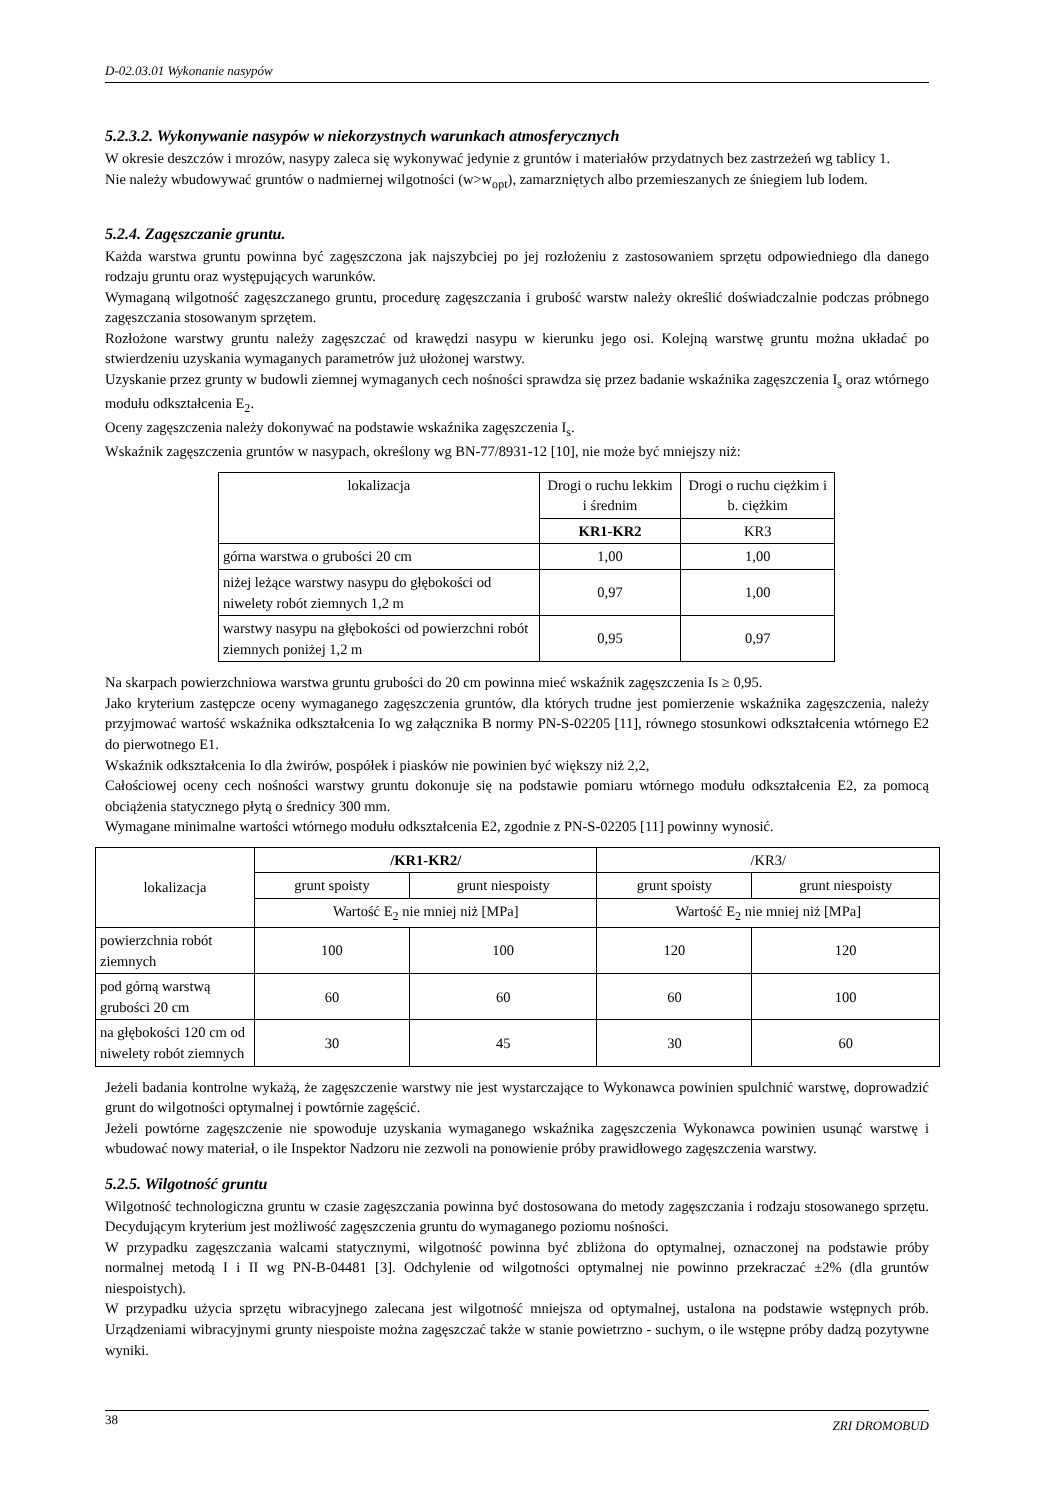D-02.03.01 Wykonanie nasypów
5.2.3.2. Wykonywanie nasypów w niekorzystnych warunkach atmosferycznych
W okresie deszczów i mrozów, nasypy zaleca się wykonywać jedynie z gruntów i materiałów przydatnych bez zastrzeżeń wg tablicy 1.
Nie należy wbudowywać gruntów o nadmiernej wilgotności (w>w<sub>opt</sub>), zamarzniętych albo przemieszanych ze śniegiem lub lodem.
5.2.4. Zagęszczanie gruntu.
Każda warstwa gruntu powinna być zagęszczona jak najszybciej po jej rozłożeniu z zastosowaniem sprzętu odpowiedniego dla danego rodzaju gruntu oraz występujących warunków.
Wymaganą wilgotność zagęszczanego gruntu, procedurę zagęszczania i grubość warstw należy określić doświadczalnie podczas próbnego zagęszczania stosowanym sprzętem.
Rozłożone warstwy gruntu należy zagęszczać od krawędzi nasypu w kierunku jego osi. Kolejną warstwę gruntu można układać po stwierdzeniu uzyskania wymaganych parametrów już ułożonej warstwy.
Uzyskanie przez grunty w budowli ziemnej wymaganych cech nośności sprawdza się przez badanie wskaźnika zagęszczenia I<sub>s</sub> oraz wtórnego modułu odkształcenia E<sub>2</sub>.
Oceny zagęszczenia należy dokonywać na podstawie wskaźnika zagęszczenia I<sub>s</sub>.
Wskaźnik zagęszczenia gruntów w nasypach, określony wg BN-77/8931-12 [10], nie może być mniejszy niż:
| lokalizacja | Drogi o ruchu lekkim i średnim | Drogi o ruchu ciężkim i b. ciężkim |
| --- | --- | --- |
| | KR1-KR2 | KR3 |
| górna warstwa o grubości 20 cm | 1,00 | 1,00 |
| niżej leżące warstwy nasypu do głębokości od niwelety robót ziemnych 1,2 m | 0,97 | 1,00 |
| warstwy nasypu na głębokości od powierzchni robót ziemnych poniżej 1,2 m | 0,95 | 0,97 |
Na skarpach powierzchniowa warstwa gruntu grubości do 20 cm powinna mieć wskaźnik zagęszczenia Is ≥ 0,95.
Jako kryterium zastępcze oceny wymaganego zagęszczenia gruntów, dla których trudne jest pomierzenie wskaźnika zagęszczenia, należy przyjmować wartość wskaźnika odkształcenia Io wg załącznika B normy PN-S-02205 [11], równego stosunkowi odkształcenia wtórnego E2 do pierwotnego E1.
Wskaźnik odkształcenia Io dla żwirów, pospółek i piasków nie powinien być większy niż 2,2,
Całościowej oceny cech nośności warstwy gruntu dokonuje się na podstawie pomiaru wtórnego modułu odkształcenia E2, za pomocą obciążenia statycznego płytą o średnicy 300 mm.
Wymagane minimalne wartości wtórnego modułu odkształcenia E2, zgodnie z PN-S-02205 [11] powinny wynosić.
| lokalizacja | /KR1-KR2/ | | /KR3/ | |
| --- | --- | --- | --- | --- |
| | grunt spoisty | grunt niespoisty | grunt spoisty | grunt niespoisty |
| | Wartość E<sub>2</sub> nie mniej niż [MPa] | | Wartość E<sub>2</sub> nie mniej niż [MPa] | |
| powierzchnia robót ziemnych | 100 | 100 | 120 | 120 |
| pod górną warstwą grubości 20 cm | 60 | 60 | 60 | 100 |
| na głębokości 120 cm od niwelety robót ziemnych | 30 | 45 | 30 | 60 |
Jeżeli badania kontrolne wykażą, że zagęszczenie warstwy nie jest wystarczające to Wykonawca powinien spulchnić warstwę, doprowadzić grunt do wilgotności optymalnej i powtórnie zagęścić.
Jeżeli powtórne zagęszczenie nie spowoduje uzyskania wymaganego wskaźnika zagęszczenia Wykonawca powinien usunąć warstwę i wbudować nowy materiał, o ile Inspektor Nadzoru nie zezwoli na ponowienie próby prawidłowego zagęszczenia warstwy.
5.2.5. Wilgotność gruntu
Wilgotność technologiczna gruntu w czasie zagęszczania powinna być dostosowana do metody zagęszczania i rodzaju stosowanego sprzętu. Decydującym kryterium jest możliwość zagęszczenia gruntu do wymaganego poziomu nośności.
W przypadku zagęszczania walcami statycznymi, wilgotność powinna być zbliżona do optymalnej, oznaczonej na podstawie próby normalnej metodą I i II wg PN-B-04481 [3]. Odchylenie od wilgotności optymalnej nie powinno przekraczać ±2% (dla gruntów niespoistych).
W przypadku użycia sprzętu wibracyjnego zalecana jest wilgotność mniejsza od optymalnej, ustalona na podstawie wstępnych prób. Urządzeniami wibracyjnymi grunty niespoiste można zagęszczać także w stanie powietrzno - suchym, o ile wstępne próby dadzą pozytywne wyniki.
38 ZRI DROMOBUD